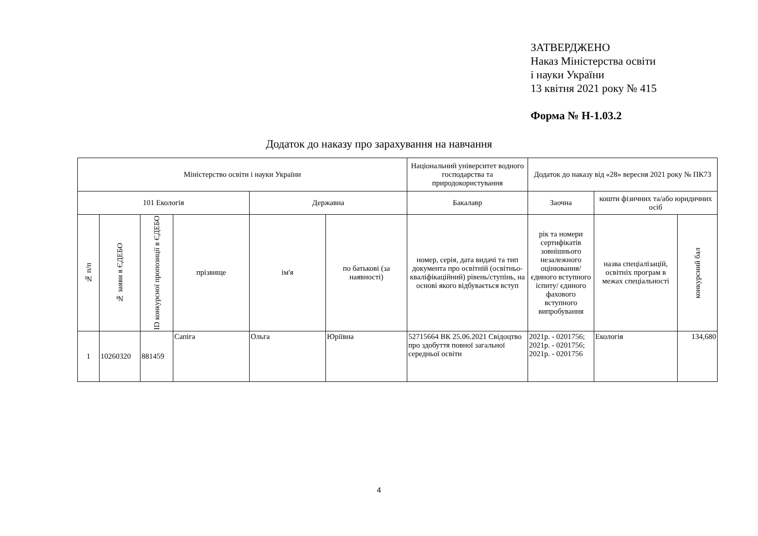ЗАТВЕРДЖЕНО
Наказ Міністерства освіти
і науки України
13 квітня 2021 року № 415
Форма № Н-1.03.2
Додаток до наказу про зарахування на навчання
| Міністерство освіти і науки України | | | | | | Національний університет водного господарства та природокористування | Додаток до наказу від «28» вересня 2021 року № ПК73 | | |
| 101 Екологія | | | | Державна | | Бакалавр | Заочна | кошти фізичних та/або юридичних осіб | |
| № п/п | № заяви в ЄДЕБО | ID конкурсної пропозиції в ЄДЕБО | прізвище | ім'я | по батькові (за наявності) | номер, серія, дата видачі та тип документа про освітній (освітньо-кваліфікаційний) рівень/ступінь, на основі якого відбувається вступ | рік та номери сертифікатів зовнішнього незалежного оцінювання/ єдиного вступного іспиту/ єдиного фахового вступного випробування | назва спеціалізацій, освітніх програм в межах спеціальності | конкурсний бал |
| 1 | 10260320 | 881459 | Сапіга | Ольга | Юріївна | 52715664 ВК 25.06.2021 Свідоцтво про здобуття повної загальної середньої освіти | 2021р. - 0201756; 2021р. - 0201756; 2021р. - 0201756 | Екологія | 134,680 |
4